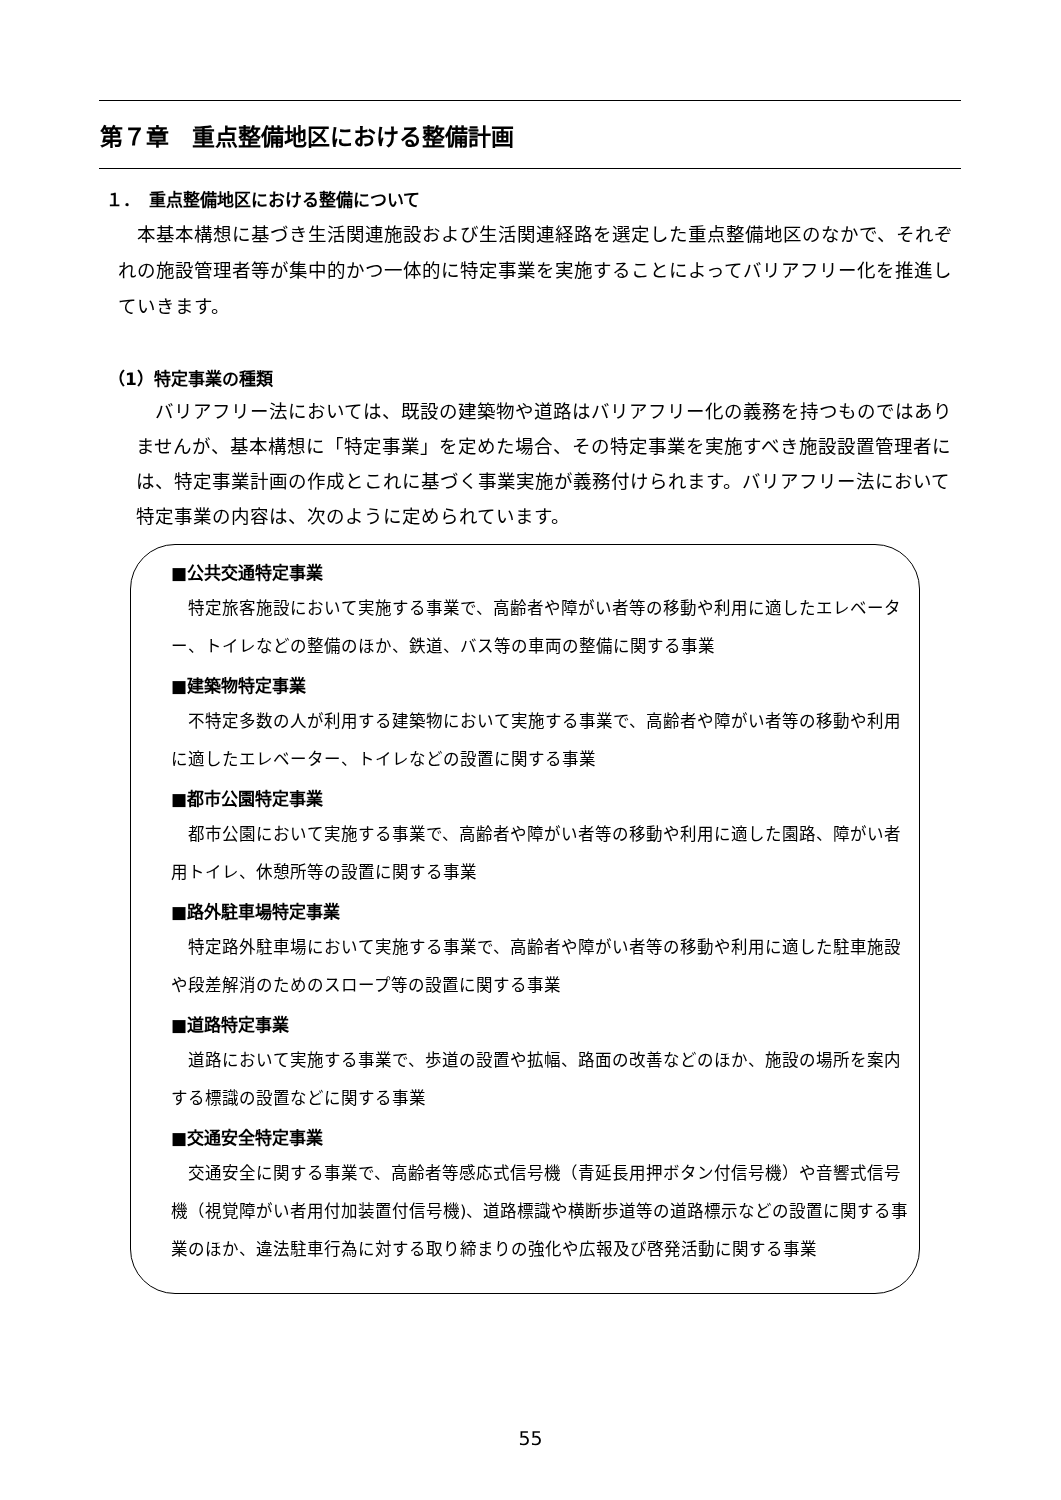第７章　重点整備地区における整備計画
１．　重点整備地区における整備について
　本基本構想に基づき生活関連施設および生活関連経路を選定した重点整備地区のなかで、それぞれの施設管理者等が集中的かつ一体的に特定事業を実施することによってバリアフリー化を推進していきます。
（1）特定事業の種類
　バリアフリー法においては、既設の建築物や道路はバリアフリー化の義務を持つものではありませんが、基本構想に「特定事業」を定めた場合、その特定事業を実施すべき施設設置管理者には、特定事業計画の作成とこれに基づく事業実施が義務付けられます。バリアフリー法において特定事業の内容は、次のように定められています。
■公共交通特定事業
　特定旅客施設において実施する事業で、高齢者や障がい者等の移動や利用に適したエレベーター、トイレなどの整備のほか、鉄道、バス等の車両の整備に関する事業
■建築物特定事業
　不特定多数の人が利用する建築物において実施する事業で、高齢者や障がい者等の移動や利用に適したエレベーター、トイレなどの設置に関する事業
■都市公園特定事業
　都市公園において実施する事業で、高齢者や障がい者等の移動や利用に適した園路、障がい者用トイレ、休憩所等の設置に関する事業
■路外駐車場特定事業
　特定路外駐車場において実施する事業で、高齢者や障がい者等の移動や利用に適した駐車施設や段差解消のためのスロープ等の設置に関する事業
■道路特定事業
　道路において実施する事業で、歩道の設置や拡幅、路面の改善などのほか、施設の場所を案内する標識の設置などに関する事業
■交通安全特定事業
　交通安全に関する事業で、高齢者等感応式信号機（青延長用押ボタン付信号機）や音響式信号機（視覚障がい者用付加装置付信号機)、道路標識や横断歩道等の道路標示などの設置に関する事業のほか、違法駐車行為に対する取り締まりの強化や広報及び啓発活動に関する事業
55